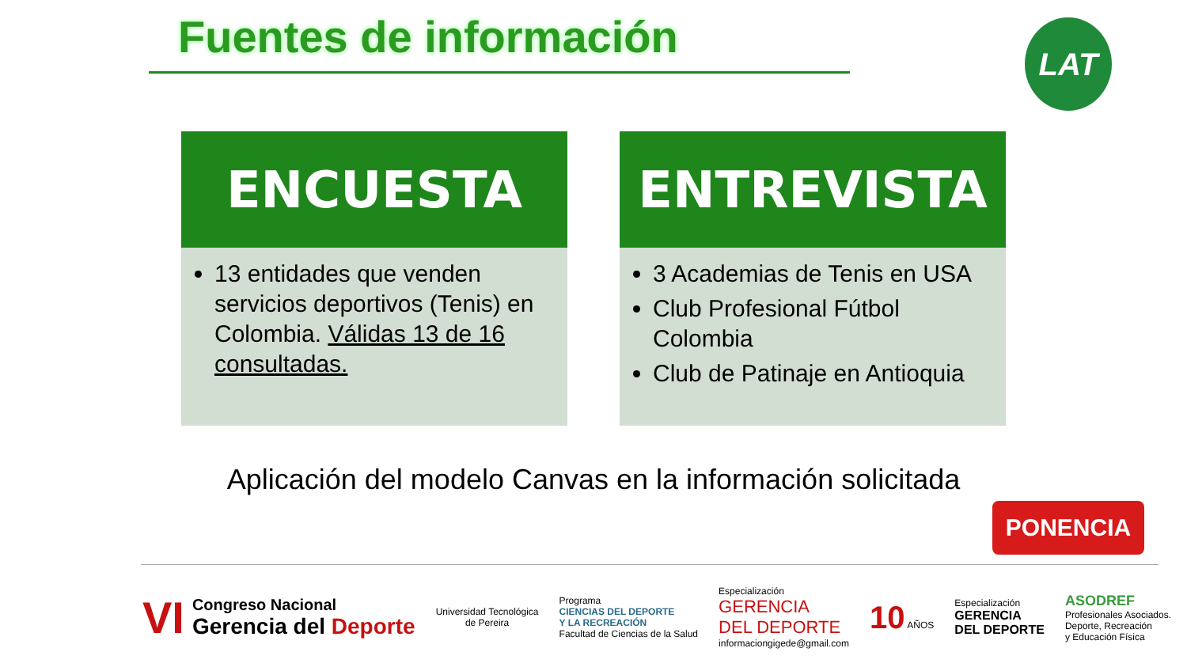Fuentes de información LAT
ENCUESTA
13 entidades que venden servicios deportivos (Tenis) en Colombia. Válidas 13 de 16 consultadas.
ENTREVISTA
3 Academias de Tenis en USA
Club Profesional Fútbol Colombia
Club de Patinaje en Antioquia
Aplicación del modelo Canvas en la información solicitada
PONENCIA
VI
Congreso Nacional
Gerencia del Deporte
Universidad Tecnológica
de Pereira
Programa
CIENCIAS DEL DEPORTE
Y LA RECREACIÓN
Facultad de Ciencias de la Salud
Especialización
GERENCIA
DEL DEPORTE
informaciongigede@gmail.com
10 AÑOS
Especialización
GERENCIA
DEL DEPORTE
ASODREF
Profesionales Asociados.
Deporte, Recreación
y Educación Física